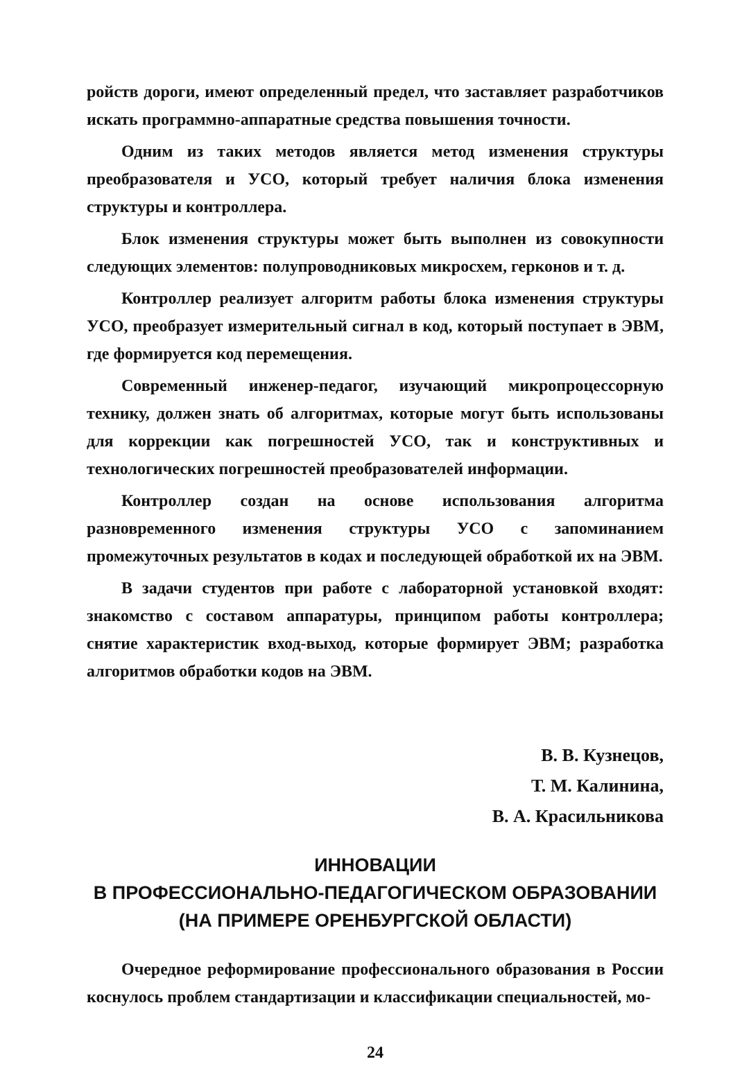ройств дороги, имеют определенный предел, что заставляет разработчиков искать программно-аппаратные средства повышения точности.
Одним из таких методов является метод изменения структуры преобразователя и УСО, который требует наличия блока изменения структуры и контроллера.
Блок изменения структуры может быть выполнен из совокупности следующих элементов: полупроводниковых микросхем, герконов и т. д.
Контроллер реализует алгоритм работы блока изменения структуры УСО, преобразует измерительный сигнал в код, который поступает в ЭВМ, где формируется код перемещения.
Современный инженер-педагог, изучающий микропроцессорную технику, должен знать об алгоритмах, которые могут быть использованы для коррекции как погрешностей УСО, так и конструктивных и технологических погрешностей преобразователей информации.
Контроллер создан на основе использования алгоритма разновременного изменения структуры УСО с запоминанием промежуточных результатов в кодах и последующей обработкой их на ЭВМ.
В задачи студентов при работе с лабораторной установкой входят: знакомство с составом аппаратуры, принципом работы контроллера; снятие характеристик вход-выход, которые формирует ЭВМ; разработка алгоритмов обработки кодов на ЭВМ.
В. В. Кузнецов,
Т. М. Калинина,
В. А. Красильникова
ИННОВАЦИИ
В ПРОФЕССИОНАЛЬНО-ПЕДАГОГИЧЕСКОМ ОБРАЗОВАНИИ
(НА ПРИМЕРЕ ОРЕНБУРГСКОЙ ОБЛАСТИ)
Очередное реформирование профессионального образования в России коснулось проблем стандартизации и классификации специальностей, мо-
24